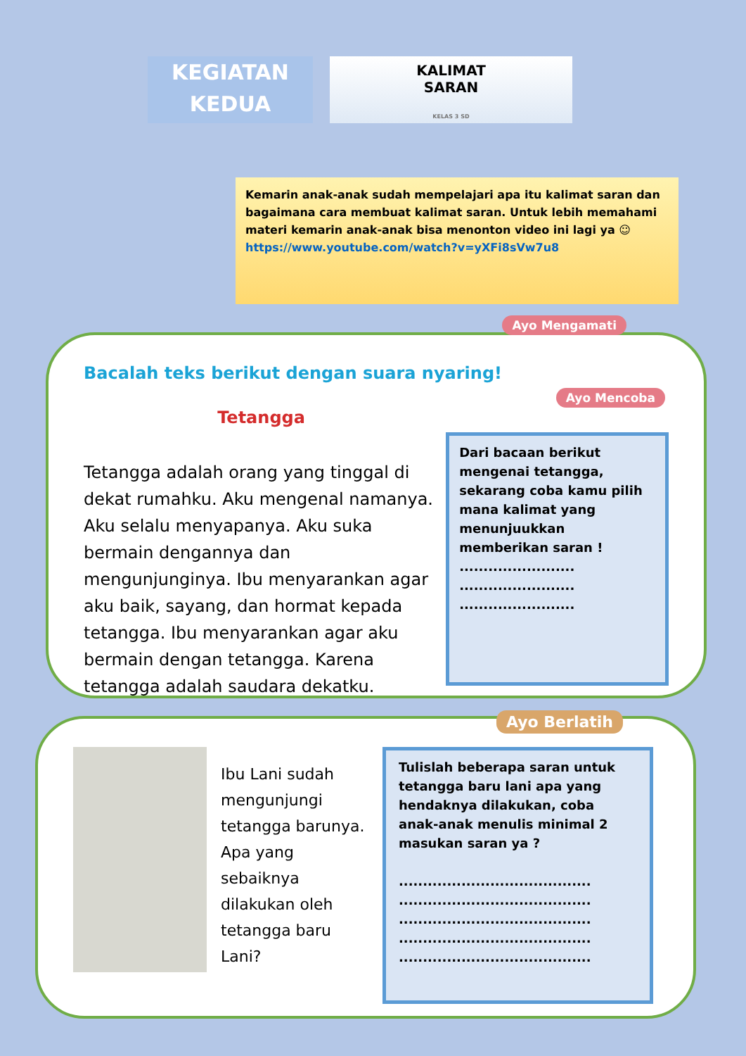KEGIATAN
KEDUA
KALIMAT
SARAN
KELAS 3 SD
Kemarin anak-anak sudah mempelajari apa itu kalimat saran dan bagaimana cara membuat kalimat saran. Untuk lebih memahami materi kemarin anak-anak bisa menonton video ini lagi ya ☺
https://www.youtube.com/watch?v=yXFi8sVw7u8
Ayo Mengamati
Ayo Mencoba
Bacalah teks berikut dengan suara nyaring!
Tetangga
Tetangga adalah orang yang tinggal di dekat rumahku. Aku mengenal namanya. Aku selalu menyapanya. Aku suka bermain dengannya dan mengunjunginya. Ibu menyarankan agar aku baik, sayang, dan hormat kepada tetangga. Ibu menyarankan agar aku bermain dengan tetangga. Karena tetangga adalah saudara dekatku.
Dari bacaan berikut mengenai tetangga, sekarang coba kamu pilih mana kalimat yang menunjuukkan memberikan saran !
........................
........................
........................
Ayo Berlatih
Ibu Lani sudah mengunjungi tetangga barunya. Apa yang sebaiknya dilakukan oleh tetangga baru Lani?
Tulislah beberapa saran untuk tetangga baru lani apa yang hendaknya dilakukan, coba anak-anak menulis minimal 2 masukan saran ya ?
........................................
........................................
........................................
........................................
........................................